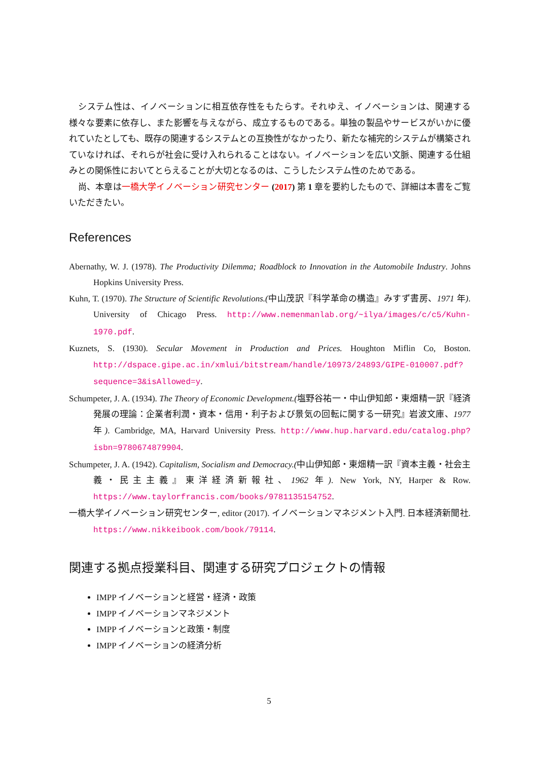システム性は、イノベーションに相互依存性をもたらす。それゆえ、イノベーションは、関連する様々な要素に依存し、また影響を与えながら、成立するものである。単独の製品やサービスがいかに優れていたとしても、既存の関連するシステムとの互換性がなかったり、新たな補完的システムが構築されていなければ、それらが社会に受け入れられることはない。イノベーションを広い文脈、関連する仕組みとの関係性においてとらえることが大切となるのは、こうしたシステム性のためである。
尚、本章は一橋大学イノベーション研究センター (2017) 第 1 章を要約したもので、詳細は本書をご覧いただきたい。
References
Abernathy, W. J. (1978). The Productivity Dilemma; Roadblock to Innovation in the Automobile Industry. Johns Hopkins University Press.
Kuhn, T. (1970). The Structure of Scientific Revolutions.(中山茂訳『科学革命の構造』みすず書房、1971 年). University of Chicago Press. http://www.nemenmanlab.org/~ilya/images/c/c5/Kuhn-1970.pdf.
Kuznets, S. (1930). Secular Movement in Production and Prices. Houghton Miflin Co, Boston. http://dspace.gipe.ac.in/xmlui/bitstream/handle/10973/24893/GIPE-010007.pdf?sequence=3&isAllowed=y.
Schumpeter, J. A. (1934). The Theory of Economic Development.(塩野谷祐一・中山伊知郎・東畑精一訳『経済発展の理論：企業者利潤・資本・信用・利子および景気の回転に関する一研究』岩波文庫、1977 年). Cambridge, MA, Harvard University Press. http://www.hup.harvard.edu/catalog.php?isbn=9780674879904.
Schumpeter, J. A. (1942). Capitalism, Socialism and Democracy.(中山伊知郎・東畑精一訳『資本主義・社会主義・民主主義』東洋経済新報社、1962 年). New York, NY, Harper & Row. https://www.taylorfrancis.com/books/9781135154752.
一橋大学イノベーション研究センター, editor (2017). イノベーションマネジメント入門. 日本経済新聞社. https://www.nikkeibook.com/book/79114.
関連する拠点授業科目、関連する研究プロジェクトの情報
IMPP イノベーションと経営・経済・政策
IMPP イノベーションマネジメント
IMPP イノベーションと政策・制度
IMPP イノベーションの経済分析
5